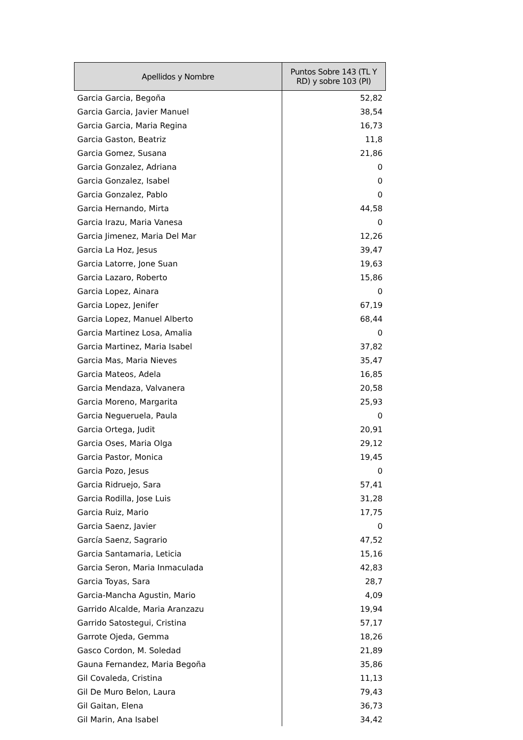| Apellidos y Nombre | Puntos Sobre 143 (TL Y RD) y sobre 103 (PI) |
| --- | --- |
| Garcia Garcia, Begoña | 52,82 |
| Garcia Garcia, Javier Manuel | 38,54 |
| Garcia Garcia, Maria Regina | 16,73 |
| Garcia Gaston, Beatriz | 11,8 |
| Garcia Gomez, Susana | 21,86 |
| Garcia Gonzalez, Adriana | 0 |
| Garcia Gonzalez, Isabel | 0 |
| Garcia Gonzalez, Pablo | 0 |
| Garcia Hernando, Mirta | 44,58 |
| Garcia Irazu, Maria Vanesa | 0 |
| Garcia Jimenez, Maria Del Mar | 12,26 |
| Garcia La Hoz, Jesus | 39,47 |
| Garcia Latorre, Jone Suan | 19,63 |
| Garcia Lazaro, Roberto | 15,86 |
| Garcia Lopez, Ainara | 0 |
| Garcia Lopez, Jenifer | 67,19 |
| Garcia Lopez, Manuel Alberto | 68,44 |
| Garcia Martinez Losa, Amalia | 0 |
| Garcia Martinez, Maria Isabel | 37,82 |
| Garcia Mas, Maria Nieves | 35,47 |
| Garcia Mateos, Adela | 16,85 |
| Garcia Mendaza, Valvanera | 20,58 |
| Garcia Moreno, Margarita | 25,93 |
| Garcia Negueruela, Paula | 0 |
| Garcia Ortega, Judit | 20,91 |
| Garcia Oses, Maria Olga | 29,12 |
| Garcia Pastor, Monica | 19,45 |
| Garcia Pozo, Jesus | 0 |
| Garcia Ridruejo, Sara | 57,41 |
| Garcia Rodilla, Jose Luis | 31,28 |
| Garcia Ruiz, Mario | 17,75 |
| Garcia Saenz, Javier | 0 |
| García Saenz, Sagrario | 47,52 |
| Garcia Santamaria, Leticia | 15,16 |
| Garcia Seron, Maria Inmaculada | 42,83 |
| Garcia Toyas, Sara | 28,7 |
| Garcia-Mancha Agustin, Mario | 4,09 |
| Garrido Alcalde, Maria Aranzazu | 19,94 |
| Garrido Satostegui, Cristina | 57,17 |
| Garrote Ojeda, Gemma | 18,26 |
| Gasco Cordon, M. Soledad | 21,89 |
| Gauna Fernandez, Maria Begoña | 35,86 |
| Gil Covaleda, Cristina | 11,13 |
| Gil De Muro Belon, Laura | 79,43 |
| Gil Gaitan, Elena | 36,73 |
| Gil Marin, Ana Isabel | 34,42 |